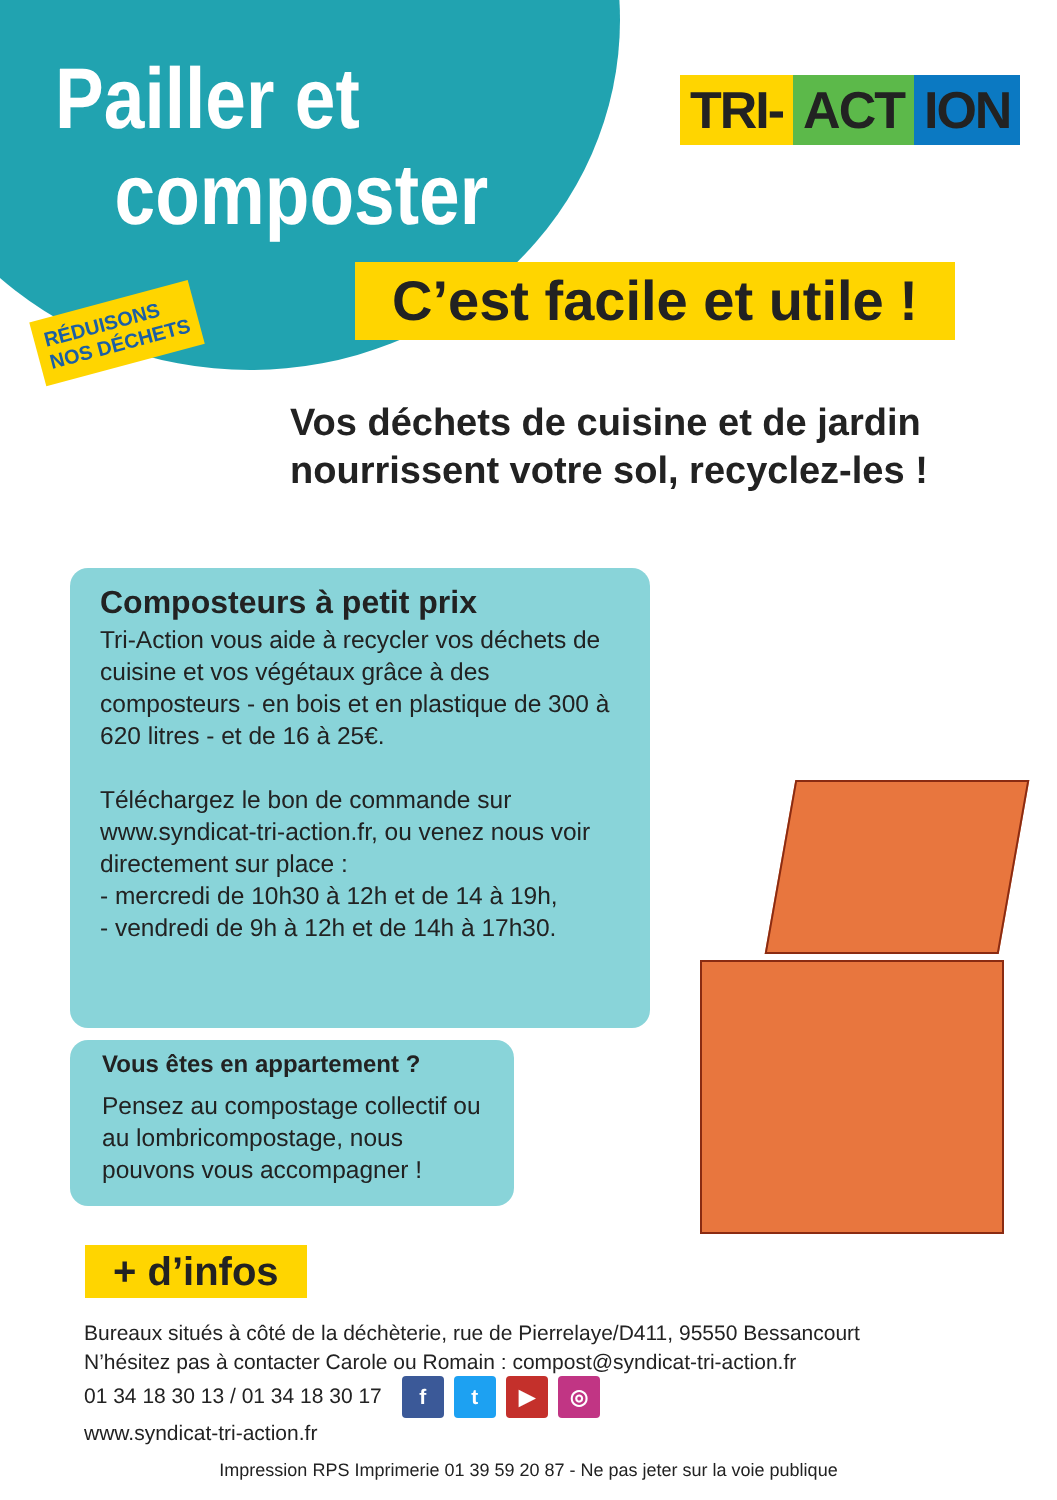Pailler et
composter
TRI- ACT ION
C’est facile et utile !
RÉDUISONS
NOS DÉCHETS
Vos déchets de cuisine et de jardin
nourrissent votre sol, recyclez-les !
Composteurs à petit prix
Tri-Action vous aide à recycler vos déchets de cuisine et vos végétaux grâce à des composteurs - en bois et en plastique de 300 à 620 litres - et de 16 à 25€.
Téléchargez le bon de commande sur www.syndicat-tri-action.fr, ou venez nous voir directement sur place :
- mercredi de 10h30 à 12h et de 14 à 19h,
- vendredi de 9h à 12h et de 14h à 17h30.
Vous êtes en appartement ?
Pensez au compostage collectif ou au lombricompostage, nous pouvons vous accompagner !
+ d’infos
Bureaux situés à côté de la déchèterie, rue de Pierrelaye/D411, 95550 Bessancourt
N’hésitez pas à contacter Carole ou Romain : compost@syndicat-tri-action.fr
01 34 18 30 13 / 01 34 18 30 17 ft ▶ ◎
www.syndicat-tri-action.fr
Impression RPS Imprimerie 01 39 59 20 87 - Ne pas jeter sur la voie publique